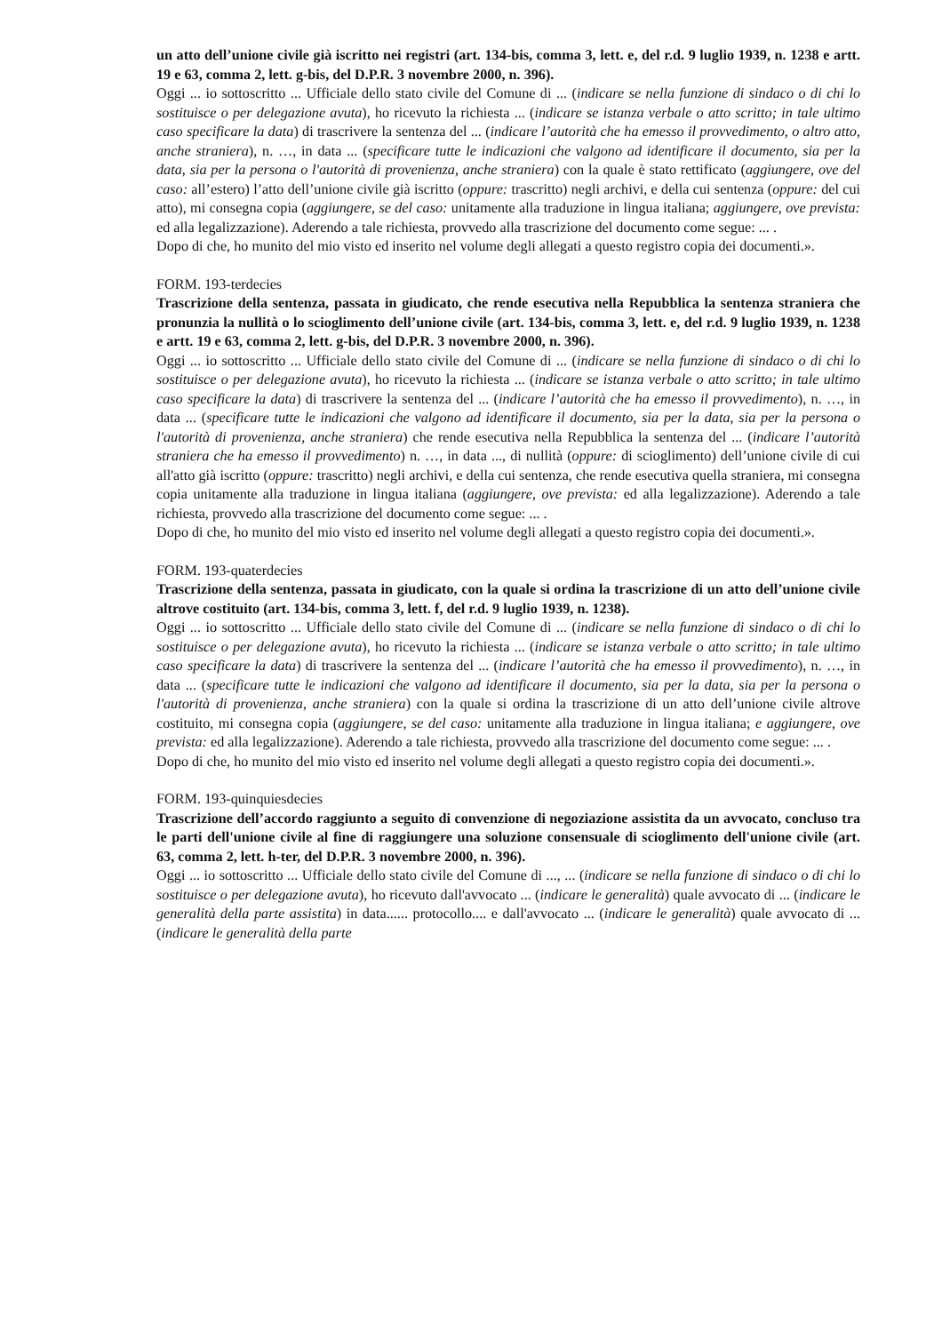un atto dell’unione civile già iscritto nei registri (art. 134-bis, comma 3, lett. e, del r.d. 9 luglio 1939, n. 1238 e artt. 19 e 63, comma 2, lett. g-bis, del D.P.R. 3 novembre 2000, n. 396).
Oggi ... io sottoscritto ... Ufficiale dello stato civile del Comune di ... (indicare se nella funzione di sindaco o di chi lo sostituisce o per delegazione avuta), ho ricevuto la richiesta ... (indicare se istanza verbale o atto scritto; in tale ultimo caso specificare la data) di trascrivere la sentenza del ... (indicare l’autorità che ha emesso il provvedimento, o altro atto, anche straniera), n. …, in data ... (specificare tutte le indicazioni che valgono ad identificare il documento, sia per la data, sia per la persona o l'autorità di provenienza, anche straniera) con la quale è stato rettificato (aggiungere, ove del caso: all’estero) l’atto dell’unione civile già iscritto (oppure: trascritto) negli archivi, e della cui sentenza (oppure: del cui atto), mi consegna copia (aggiungere, se del caso: unitamente alla traduzione in lingua italiana; aggiungere, ove prevista: ed alla legalizzazione). Aderendo a tale richiesta, provvedo alla trascrizione del documento come segue: ... .
Dopo di che, ho munito del mio visto ed inserito nel volume degli allegati a questo registro copia dei documenti.».
FORM. 193-terdecies
Trascrizione della sentenza, passata in giudicato, che rende esecutiva nella Repubblica la sentenza straniera che pronunzia la nullità o lo scioglimento dell’unione civile (art. 134-bis, comma 3, lett. e, del r.d. 9 luglio 1939, n. 1238 e artt. 19 e 63, comma 2, lett. g-bis, del D.P.R. 3 novembre 2000, n. 396).
Oggi ... io sottoscritto ... Ufficiale dello stato civile del Comune di ... (indicare se nella funzione di sindaco o di chi lo sostituisce o per delegazione avuta), ho ricevuto la richiesta ... (indicare se istanza verbale o atto scritto; in tale ultimo caso specificare la data) di trascrivere la sentenza del ... (indicare l’autorità che ha emesso il provvedimento), n. …, in data ... (specificare tutte le indicazioni che valgono ad identificare il documento, sia per la data, sia per la persona o l'autorità di provenienza, anche straniera) che rende esecutiva nella Repubblica la sentenza del ... (indicare l’autorità straniera che ha emesso il provvedimento) n. …, in data ..., di nullità (oppure: di scioglimento) dell’unione civile di cui all'atto già iscritto (oppure: trascritto) negli archivi, e della cui sentenza, che rende esecutiva quella straniera, mi consegna copia unitamente alla traduzione in lingua italiana (aggiungere, ove prevista: ed alla legalizzazione). Aderendo a tale richiesta, provvedo alla trascrizione del documento come segue: ... .
Dopo di che, ho munito del mio visto ed inserito nel volume degli allegati a questo registro copia dei documenti.».
FORM. 193-quaterdecies
Trascrizione della sentenza, passata in giudicato, con la quale si ordina la trascrizione di un atto dell’unione civile altrove costituito (art. 134-bis, comma 3, lett. f, del r.d. 9 luglio 1939, n. 1238).
Oggi ... io sottoscritto ... Ufficiale dello stato civile del Comune di ... (indicare se nella funzione di sindaco o di chi lo sostituisce o per delegazione avuta), ho ricevuto la richiesta ... (indicare se istanza verbale o atto scritto; in tale ultimo caso specificare la data) di trascrivere la sentenza del ... (indicare l’autorità che ha emesso il provvedimento), n. …, in data ... (specificare tutte le indicazioni che valgono ad identificare il documento, sia per la data, sia per la persona o l'autorità di provenienza, anche straniera) con la quale si ordina la trascrizione di un atto dell’unione civile altrove costituito, mi consegna copia (aggiungere, se del caso: unitamente alla traduzione in lingua italiana; e aggiungere, ove prevista: ed alla legalizzazione). Aderendo a tale richiesta, provvedo alla trascrizione del documento come segue: ... .
Dopo di che, ho munito del mio visto ed inserito nel volume degli allegati a questo registro copia dei documenti.».
FORM. 193-quinquiesdecies
Trascrizione dell’accordo raggiunto a seguito di convenzione di negoziazione assistita da un avvocato, concluso tra le parti dell'unione civile al fine di raggiungere una soluzione consensuale di scioglimento dell'unione civile (art. 63, comma 2, lett. h-ter, del D.P.R. 3 novembre 2000, n. 396).
Oggi ... io sottoscritto ... Ufficiale dello stato civile del Comune di ..., ... (indicare se nella funzione di sindaco o di chi lo sostituisce o per delegazione avuta), ho ricevuto dall'avvocato ... (indicare le generalità) quale avvocato di ... (indicare le generalità della parte assistita) in data...... protocollo.... e dall'avvocato ... (indicare le generalità) quale avvocato di ... (indicare le generalità della parte